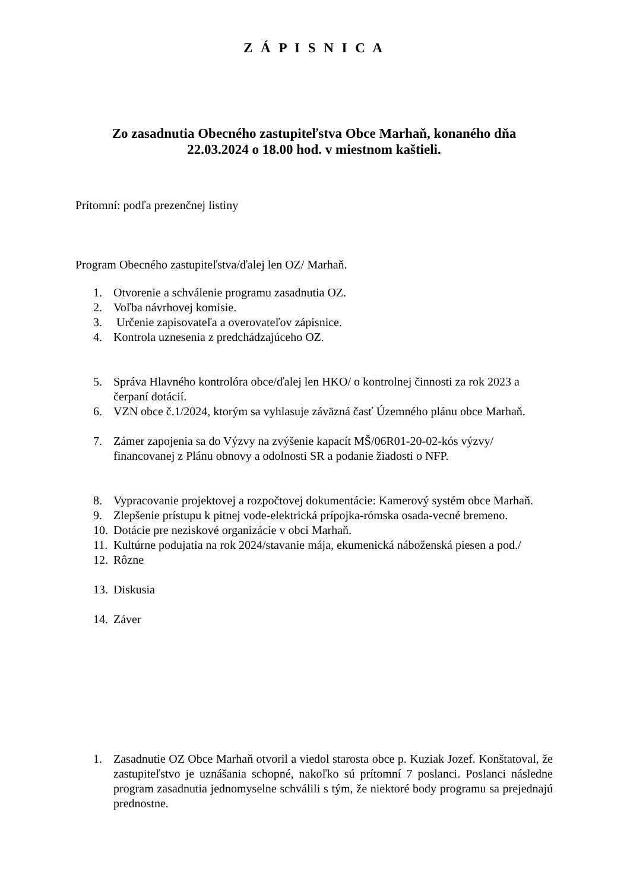Z Á P I S N I C A
Zo zasadnutia Obecného zastupiteľstva Obce Marhaň, konaného dňa
22.03.2024 o 18.00 hod. v miestnom kaštieli.
Prítomní: podľa prezenčnej listiny
Program Obecného zastupiteľstva/ďalej len OZ/ Marhaň.
1. Otvorenie a schválenie programu zasadnutia OZ.
2. Voľba návrhovej komisie.
3. Určenie zapisovateľa a overovateľov zápisnice.
4. Kontrola uznesenia z predchádzajúceho OZ.
5. Správa Hlavného kontrolóra obce/ďalej len HKO/ o kontrolnej činnosti za rok 2023 a čerpaní dotácií.
6. VZN obce č.1/2024, ktorým sa vyhlasuje záväzná časť Územného plánu obce Marhaň.
7. Zámer zapojenia sa do Výzvy na zvýšenie kapacít MŠ/06R01-20-02-kós výzvy/ financovanej z Plánu obnovy a odolnosti SR a podanie žiadosti o NFP.
8. Vypracovanie projektovej a rozpočtovej dokumentácie: Kamerový systém obce Marhaň.
9. Zlepšenie prístupu k pitnej vode-elektrická prípojka-rómska osada-vecné bremeno.
10. Dotácie pre neziskové organizácie v obci Marhaň.
11. Kultúrne podujatia na rok 2024/stavanie mája, ekumenická náboženská piesen a pod./
12. Rôzne
13. Diskusia
14. Záver
1. Zasadnutie OZ Obce Marhaň otvoril a viedol starosta obce p. Kuziak Jozef. Konštatoval, že zastupiteľstvo je uznášania schopné, nakoľko sú prítomní 7 poslanci. Poslanci následne program zasadnutia jednomyselne schválili s tým, že niektoré body programu sa prejednajú prednostne.